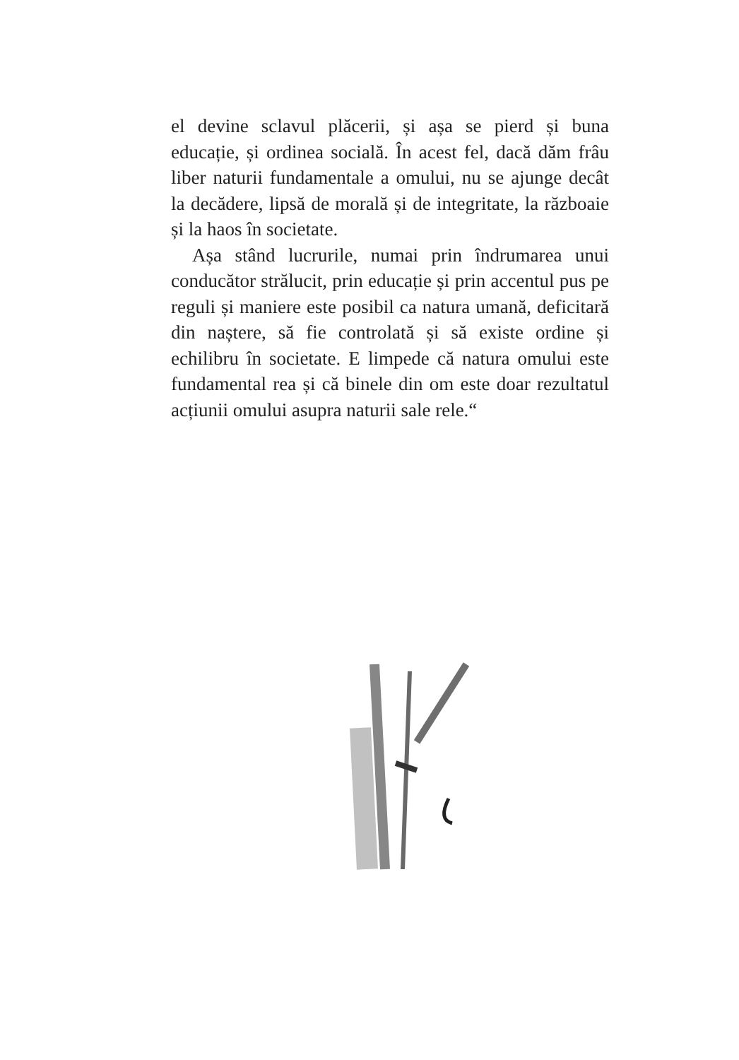el devine sclavul plăcerii, și așa se pierd și buna educație, și ordinea socială. În acest fel, dacă dăm frâu liber naturii fundamentale a omului, nu se ajunge decât la decădere, lipsă de morală și de integritate, la războaie și la haos în societate.
Așa stând lucrurile, numai prin îndrumarea unui conducător strălucit, prin educație și prin accentul pus pe reguli și maniere este posibil ca natura umană, deficitară din naștere, să fie controlată și să existe ordine și echilibru în societate. E limpede că natura omului este fundamental rea și că binele din om este doar rezultatul acțiunii omului asupra naturii sale rele.“